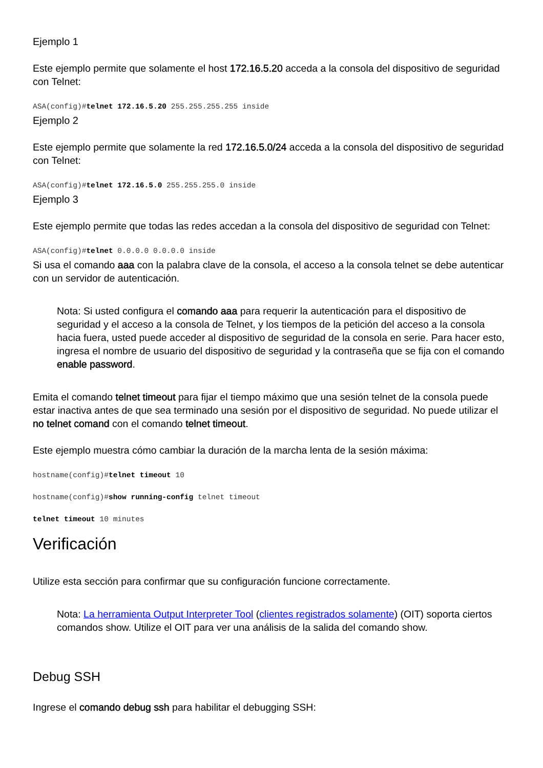Ejemplo 1
Este ejemplo permite que solamente el host 172.16.5.20 acceda a la consola del dispositivo de seguridad con Telnet:
ASA(config)#telnet 172.16.5.20 255.255.255.255 inside
Ejemplo 2
Este ejemplo permite que solamente la red 172.16.5.0/24 acceda a la consola del dispositivo de seguridad con Telnet:
ASA(config)#telnet 172.16.5.0 255.255.255.0 inside
Ejemplo 3
Este ejemplo permite que todas las redes accedan a la consola del dispositivo de seguridad con Telnet:
ASA(config)#telnet 0.0.0.0 0.0.0.0 inside
Si usa el comando aaa con la palabra clave de la consola, el acceso a la consola telnet se debe autenticar con un servidor de autenticación.
Nota: Si usted configura el comando aaa para requerir la autenticación para el dispositivo de seguridad y el acceso a la consola de Telnet, y los tiempos de la petición del acceso a la consola hacia fuera, usted puede acceder al dispositivo de seguridad de la consola en serie. Para hacer esto, ingresa el nombre de usuario del dispositivo de seguridad y la contraseña que se fija con el comando enable password.
Emita el comando telnet timeout para fijar el tiempo máximo que una sesión telnet de la consola puede estar inactiva antes de que sea terminado una sesión por el dispositivo de seguridad. No puede utilizar el no telnet comand con el comando telnet timeout.
Este ejemplo muestra cómo cambiar la duración de la marcha lenta de la sesión máxima:
hostname(config)#telnet timeout 10
hostname(config)#show running-config telnet timeout
telnet timeout 10 minutes
Verificación
Utilize esta sección para confirmar que su configuración funcione correctamente.
Nota: La herramienta Output Interpreter Tool (clientes registrados solamente) (OIT) soporta ciertos comandos show. Utilize el OIT para ver una análisis de la salida del comando show.
Debug SSH
Ingrese el comando debug ssh para habilitar el debugging SSH: